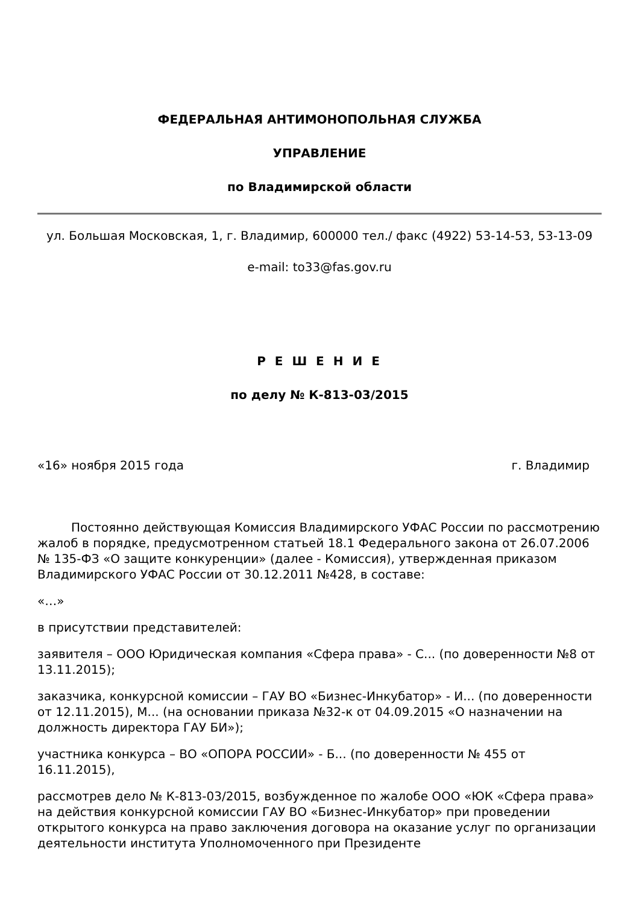ФЕДЕРАЛЬНАЯ АНТИМОНОПОЛЬНАЯ СЛУЖБА
УПРАВЛЕНИЕ
по Владимирской области
ул. Большая Московская, 1, г. Владимир, 600000 тел./ факс (4922) 53-14-53, 53-13-09
e-mail: to33@fas.gov.ru
Р Е Ш Е Н И Е
по делу № К-813-03/2015
«16» ноября 2015 года г. Владимир
Постоянно действующая Комиссия Владимирского УФАС России по рассмотрению жалоб в порядке, предусмотренном статьей 18.1 Федерального закона от 26.07.2006 № 135-ФЗ «О защите конкуренции» (далее - Комиссия), утвержденная приказом Владимирского УФАС России от 30.12.2011 №428, в составе:
«…»
в присутствии представителей:
заявителя – ООО Юридическая компания «Сфера права» - С... (по доверенности №8 от 13.11.2015);
заказчика, конкурсной комиссии – ГАУ ВО «Бизнес-Инкубатор» - И... (по доверенности от 12.11.2015), М... (на основании приказа №32-к от 04.09.2015 «О назначении на должность директора ГАУ БИ»);
участника конкурса – ВО «ОПОРА РОССИИ» - Б... (по доверенности № 455 от 16.11.2015),
рассмотрев дело № К-813-03/2015, возбужденное по жалобе ООО «ЮК «Сфера права» на действия конкурсной комиссии ГАУ ВО «Бизнес-Инкубатор» при проведении открытого конкурса на право заключения договора на оказание услуг по организации деятельности института Уполномоченного при Президенте